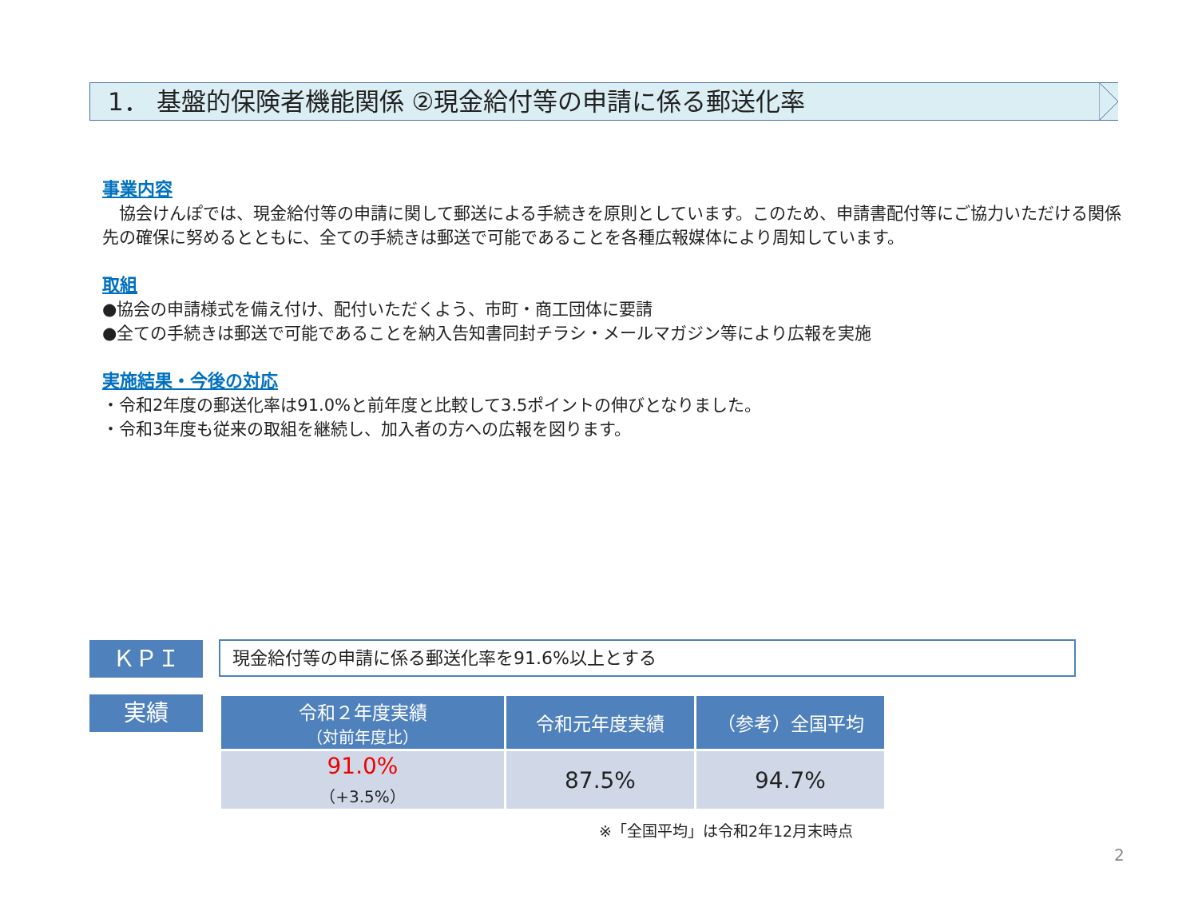1． 基盤的保険者機能関係 ②現金給付等の申請に係る郵送化率
事業内容
　協会けんぽでは、現金給付等の申請に関して郵送による手続きを原則としています。このため、申請書配付等にご協力いただける関係先の確保に努めるとともに、全ての手続きは郵送で可能であることを各種広報媒体により周知しています。
取組
●協会の申請様式を備え付け、配付いただくよう、市町・商工団体に要請
●全ての手続きは郵送で可能であることを納入告知書同封チラシ・メールマガジン等により広報を実施
実施結果・今後の対応
・令和2年度の郵送化率は91.0%と前年度と比較して3.5ポイントの伸びとなりました。
・令和3年度も従来の取組を継続し、加入者の方への広報を図ります。
ＫＰＩ 現金給付等の申請に係る郵送化率を91.6%以上とする
実績
| 令和２年度実績 （対前年度比） | 令和元年度実績 | （参考）全国平均 |
| --- | --- | --- |
| 91.0% （+3.5%） | 87.5% | 94.7% |
※「全国平均」は令和2年12月末時点
2